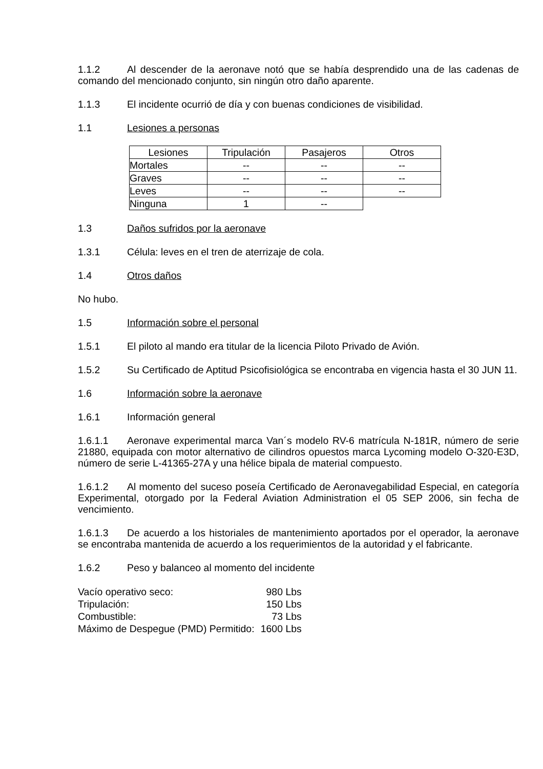1.1.2 Al descender de la aeronave notó que se había desprendido una de las cadenas de comando del mencionado conjunto, sin ningún otro daño aparente.
1.1.3 El incidente ocurrió de día y con buenas condiciones de visibilidad.
1.1 Lesiones a personas
| Lesiones | Tripulación | Pasajeros | Otros |
| --- | --- | --- | --- |
| Mortales | -- | -- | -- |
| Graves | -- | -- | -- |
| Leves | -- | -- | -- |
| Ninguna | 1 | -- | |
1.3 Daños sufridos por la aeronave
1.3.1 Célula: leves en el tren de aterrizaje de cola.
1.4 Otros daños
No hubo.
1.5 Información sobre el personal
1.5.1 El piloto al mando era titular de la licencia Piloto Privado de Avión.
1.5.2 Su Certificado de Aptitud Psicofisiológica se encontraba en vigencia hasta el 30 JUN 11.
1.6 Información sobre la aeronave
1.6.1 Información general
1.6.1.1 Aeronave experimental marca Van´s modelo RV-6 matrícula N-181R, número de serie 21880, equipada con motor alternativo de cilindros opuestos marca Lycoming modelo O-320-E3D, número de serie L-41365-27A y una hélice bipala de material compuesto.
1.6.1.2 Al momento del suceso poseía Certificado de Aeronavegabilidad Especial, en categoría Experimental, otorgado por la Federal Aviation Administration el 05 SEP 2006, sin fecha de vencimiento.
1.6.1.3 De acuerdo a los historiales de mantenimiento aportados por el operador, la aeronave se encontraba mantenida de acuerdo a los requerimientos de la autoridad y el fabricante.
1.6.2 Peso y balanceo al momento del incidente
| Vacío operativo seco: | 980 Lbs |
| Tripulación: | 150 Lbs |
| Combustible: | 73 Lbs |
| Máximo de Despegue (PMD) Permitido: | 1600 Lbs |